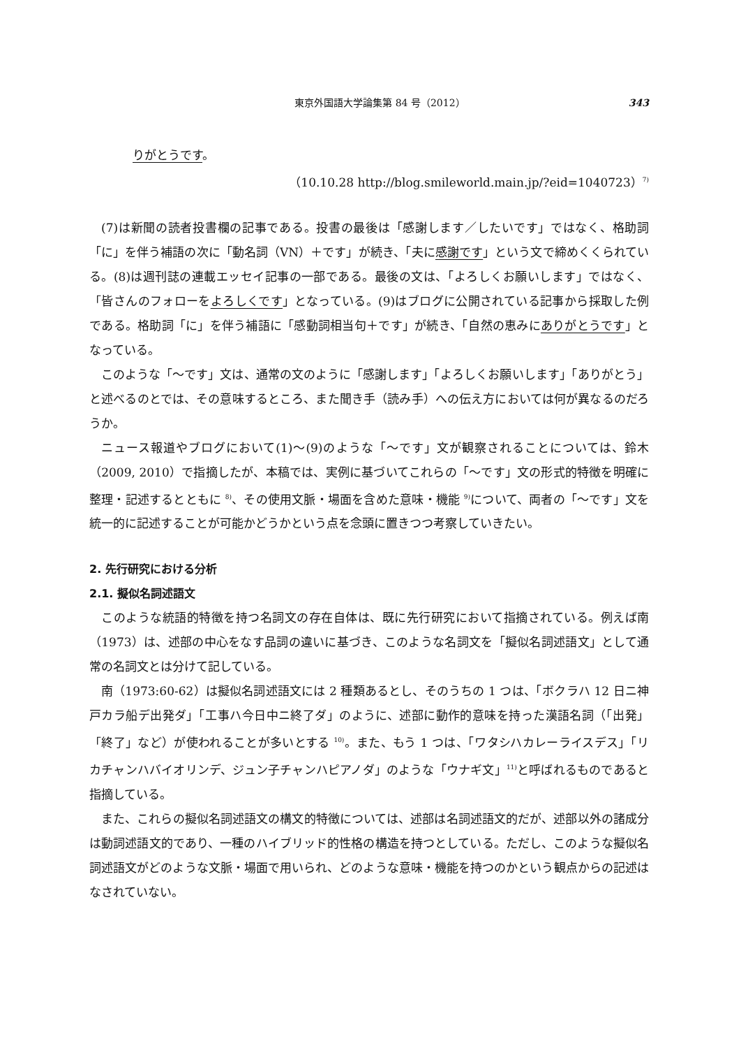東京外国語大学論集第 84 号（2012） 343
りがとうです。
（10.10.28 http://blog.smileworld.main.jp/?eid=1040723）<sup>7)</sup>
(7)は新聞の読者投書欄の記事である。投書の最後は「感謝します／したいです」ではなく、格助詞「に」を伴う補語の次に「動名詞（VN）＋です」が続き、「夫に感謝です」という文で締めくくられている。(8)は週刊誌の連載エッセイ記事の一部である。最後の文は、「よろしくお願いします」ではなく、「皆さんのフォローをよろしくです」となっている。(9)はブログに公開されている記事から採取した例である。格助詞「に」を伴う補語に「感動詞相当句＋です」が続き、「自然の恵みにありがとうです」となっている。
このような「～です」文は、通常の文のように「感謝します」「よろしくお願いします」「ありがとう」と述べるのとでは、その意味するところ、また聞き手（読み手）への伝え方においては何が異なるのだろうか。
ニュース報道やブログにおいて(1)～(9)のような「～です」文が観察されることについては、鈴木（2009, 2010）で指摘したが、本稿では、実例に基づいてこれらの「～です」文の形式的特徴を明確に整理・記述するとともに <sup>8)</sup>、その使用文脈・場面を含めた意味・機能 <sup>9)</sup>について、両者の「～です」文を統一的に記述することが可能かどうかという点を念頭に置きつつ考察していきたい。
2. 先行研究における分析
2.1. 擬似名詞述語文
このような統語的特徴を持つ名詞文の存在自体は、既に先行研究において指摘されている。例えば南（1973）は、述部の中心をなす品詞の違いに基づき、このような名詞文を「擬似名詞述語文」として通常の名詞文とは分けて記している。
南（1973:60-62）は擬似名詞述語文には 2 種類あるとし、そのうちの 1 つは、「ボクラハ 12 日ニ神戸カラ船デ出発ダ」「工事ハ今日中ニ終了ダ」のように、述部に動作的意味を持った漢語名詞（「出発」「終了」など）が使われることが多いとする <sup>10)</sup>。また、もう 1 つは、「ワタシハカレーライスデス」「リカチャンハバイオリンデ、ジュン子チャンハピアノダ」のような「ウナギ文」<sup>11)</sup>と呼ばれるものであると指摘している。
また、これらの擬似名詞述語文の構文的特徴については、述部は名詞述語文的だが、述部以外の諸成分は動詞述語文的であり、一種のハイブリッド的性格の構造を持つとしている。ただし、このような擬似名詞述語文がどのような文脈・場面で用いられ、どのような意味・機能を持つのかという観点からの記述はなされていない。